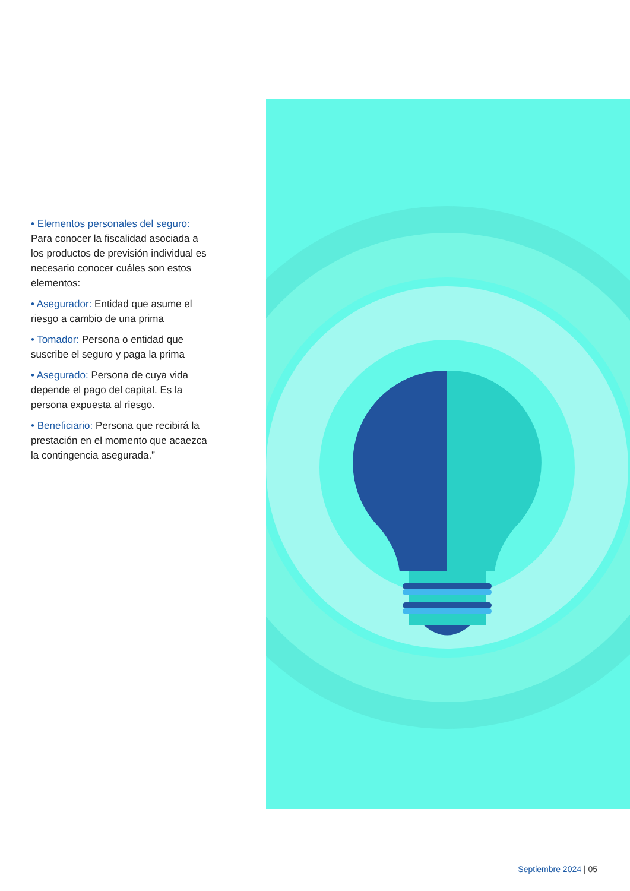• Elementos personales del seguro: Para conocer la fiscalidad asociada a los productos de previsión individual es necesario conocer cuáles son estos elementos:
• Asegurador: Entidad que asume el riesgo a cambio de una prima
• Tomador: Persona o entidad que suscribe el seguro y paga la prima
• Asegurado: Persona de cuya vida depende el pago del capital. Es la persona expuesta al riesgo.
• Beneficiario: Persona que recibirá la prestación en el momento que acaezca la contingencia asegurada.”
Septiembre 2024 | 05